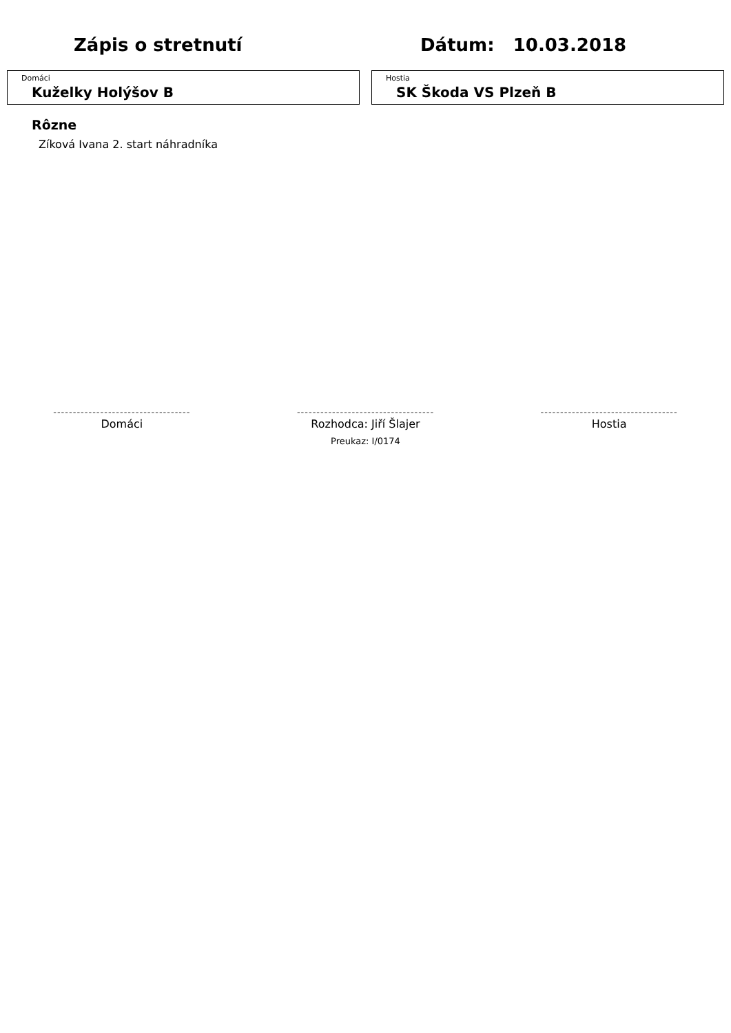Zápis o stretnutí Dátum: 10.03.2018
Domáci
Kuželky Holýšov B
Hostia
SK Škoda VS Plzeň B
Rôzne
Zíková Ivana 2. start náhradníka
-----------------------------------
Domáci
-----------------------------------
Rozhodca: Jiří Šlajer
Preukaz: I/0174
-----------------------------------
Hostia